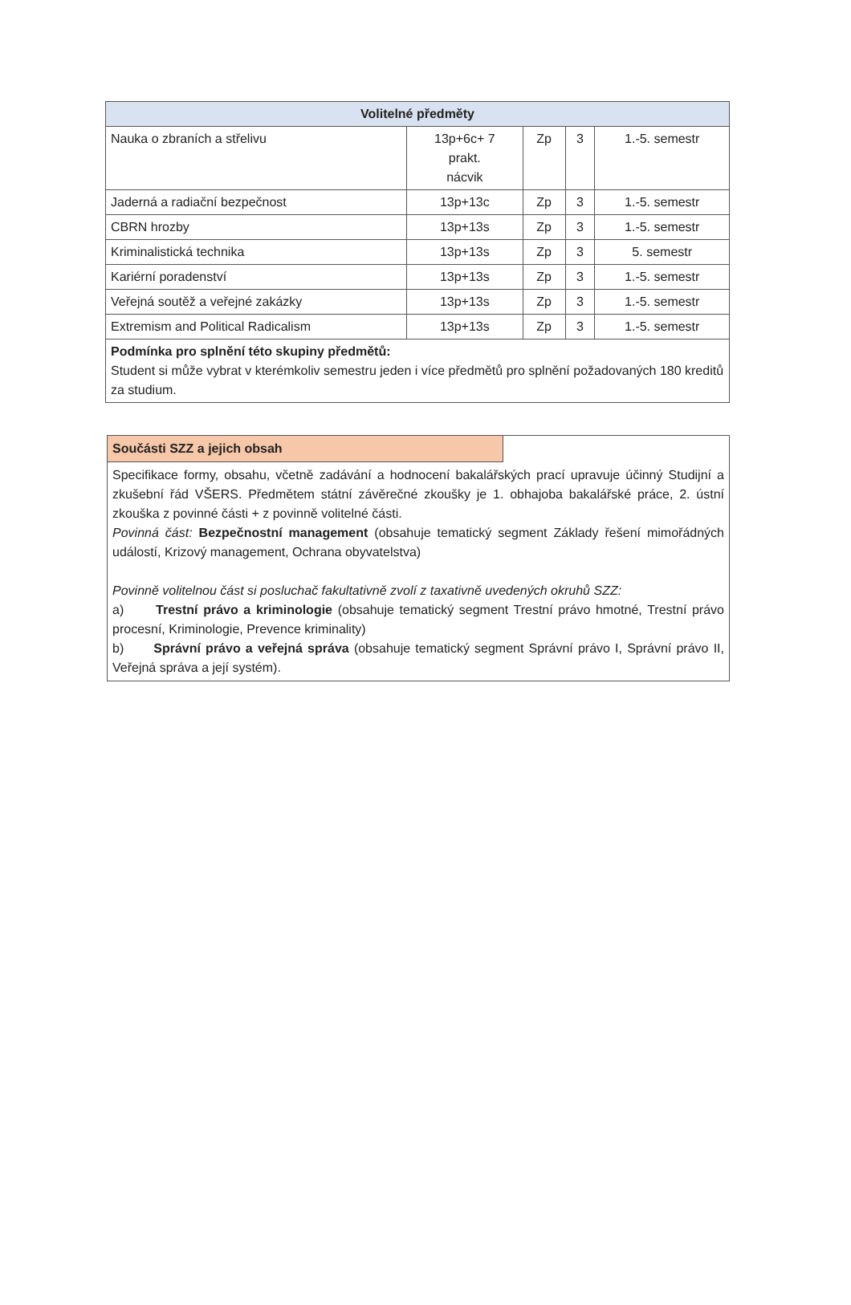| Volitelné předměty | | | | |
| --- | --- | --- | --- | --- |
| Nauka o zbraních a střelivu | 13p+6c+ 7 prakt. nácvik | Zp | 3 | 1.-5. semestr |
| Jaderná a radiační bezpečnost | 13p+13c | Zp | 3 | 1.-5. semestr |
| CBRN hrozby | 13p+13s | Zp | 3 | 1.-5. semestr |
| Kriminalistická technika | 13p+13s | Zp | 3 | 5. semestr |
| Kariérní poradenství | 13p+13s | Zp | 3 | 1.-5. semestr |
| Veřejná soutěž a veřejné zakázky | 13p+13s | Zp | 3 | 1.-5. semestr |
| Extremism and Political Radicalism | 13p+13s | Zp | 3 | 1.-5. semestr |
| Podmínka pro splnění této skupiny předmětů: Student si může vybrat v kterémkoliv semestru jeden i více předmětů pro splnění požadovaných 180 kreditů za studium. | | | | |
| Součásti SZZ a jejich obsah | |
| Specifikace formy, obsahu, včetně zadávání a hodnocení bakalářských prací upravuje účinný Studijní a zkušební řád VŠERS. Předmětem státní závěrečné zkoušky je 1. obhajoba bakalářské práce, 2. ústní zkouška z povinné části + z povinně volitelné části. Povinná část: Bezpečnostní management (obsahuje tematický segment Základy řešení mimořádných událostí, Krizový management, Ochrana obyvatelstva) Povinně volitelnou část si posluchač fakultativně zvolí z taxativně uvedených okruhů SZZ: a) Trestní právo a kriminologie (obsahuje tematický segment Trestní právo hmotné, Trestní právo procesní, Kriminologie, Prevence kriminality) b) Správní právo a veřejná správa (obsahuje tematický segment Správní právo I, Správní právo II, Veřejná správa a její systém). | |